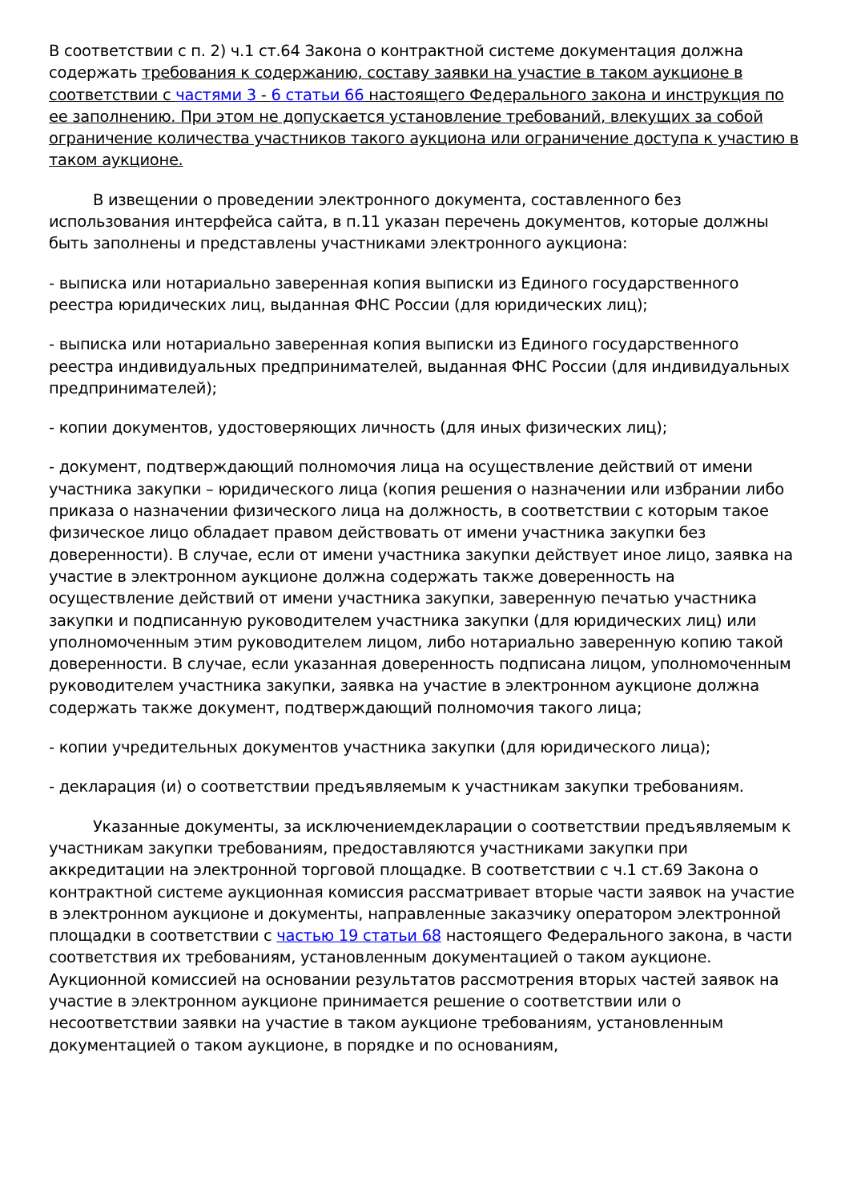В соответствии с п. 2) ч.1 ст.64 Закона о контрактной системе документация должна содержать требования к содержанию, составу заявки на участие в таком аукционе в соответствии с частями 3 - 6 статьи 66 настоящего Федерального закона и инструкция по ее заполнению. При этом не допускается установление требований, влекущих за собой ограничение количества участников такого аукциона или ограничение доступа к участию в таком аукционе.
В извещении о проведении электронного документа, составленного без использования интерфейса сайта, в п.11 указан перечень документов, которые должны быть заполнены и представлены участниками электронного аукциона:
- выписка или нотариально заверенная копия выписки из Единого государственного реестра юридических лиц, выданная ФНС России (для юридических лиц);
- выписка или нотариально заверенная копия выписки из Единого государственного реестра индивидуальных предпринимателей, выданная ФНС России (для индивидуальных предпринимателей);
- копии документов, удостоверяющих личность (для иных физических лиц);
- документ, подтверждающий полномочия лица на осуществление действий от имени участника закупки – юридического лица (копия решения о назначении или избрании либо приказа о назначении физического лица на должность, в соответствии с которым такое физическое лицо обладает правом действовать от имени участника закупки без доверенности). В случае, если от имени участника закупки действует иное лицо, заявка на участие в электронном аукционе должна содержать также доверенность на осуществление действий от имени участника закупки, заверенную печатью участника закупки и подписанную руководителем участника закупки (для юридических лиц) или уполномоченным этим руководителем лицом, либо нотариально заверенную копию такой доверенности. В случае, если указанная доверенность подписана лицом, уполномоченным руководителем участника закупки, заявка на участие в электронном аукционе должна содержать также документ, подтверждающий полномочия такого лица;
- копии учредительных документов участника закупки (для юридического лица);
- декларация (и) о соответствии предъявляемым к участникам закупки требованиям.
Указанные документы, за исключениемдекларации о соответствии предъявляемым к участникам закупки требованиям, предоставляются участниками закупки при аккредитации на электронной торговой площадке. В соответствии с ч.1 ст.69 Закона о контрактной системе аукционная комиссия рассматривает вторые части заявок на участие в электронном аукционе и документы, направленные заказчику оператором электронной площадки в соответствии с частью 19 статьи 68 настоящего Федерального закона, в части соответствия их требованиям, установленным документацией о таком аукционе. Аукционной комиссией на основании результатов рассмотрения вторых частей заявок на участие в электронном аукционе принимается решение о соответствии или о несоответствии заявки на участие в таком аукционе требованиям, установленным документацией о таком аукционе, в порядке и по основаниям,